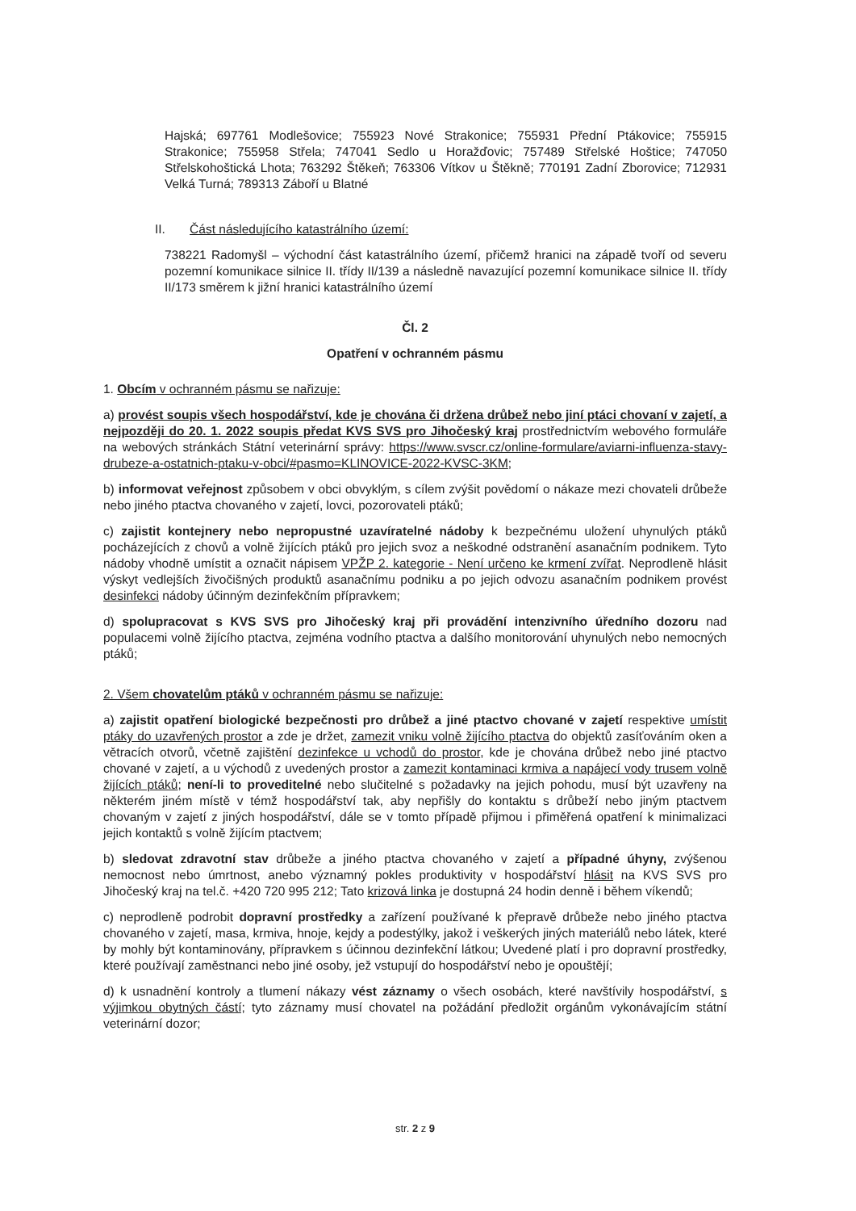Hajská; 697761 Modlešovice; 755923 Nové Strakonice; 755931 Přední Ptákovice; 755915 Strakonice; 755958 Střela; 747041 Sedlo u Horažďovic; 757489 Střelské Hoštice; 747050 Střelskohoštická Lhota; 763292 Štěkeň; 763306 Vítkov u Štěkně; 770191 Zadní Zborovice; 712931 Velká Turná; 789313 Záboří u Blatné
II. Část následujícího katastrálního území:
738221 Radomyšl – východní část katastrálního území, přičemž hranici na západě tvoří od severu pozemní komunikace silnice II. třídy II/139 a následně navazující pozemní komunikace silnice II. třídy II/173 směrem k jižní hranici katastrálního území
Čl. 2
Opatření v ochranném pásmu
1. Obcím v ochranném pásmu se nařizuje:
a) provést soupis všech hospodářství, kde je chována či držena drůbež nebo jiní ptáci chovaní v zajetí, a nejpozději do 20. 1. 2022 soupis předat KVS SVS pro Jihočeský kraj prostřednictvím webového formuláře na webových stránkách Státní veterinární správy: https://www.svscr.cz/online-formulare/aviarni-influenza-stavy-drubeze-a-ostatnich-ptaku-v-obci/#pasmo=KLINOVICE-2022-KVSC-3KM;
b) informovat veřejnost způsobem v obci obvyklým, s cílem zvýšit povědomí o nákaze mezi chovateli drůbeže nebo jiného ptactva chovaného v zajetí, lovci, pozorovateli ptáků;
c) zajistit kontejnery nebo nepropustné uzavíratelné nádoby k bezpečnému uložení uhynulých ptáků pocházejících z chovů a volně žijících ptáků pro jejich svoz a neškodné odstranění asanačním podnikem. Tyto nádoby vhodně umístit a označit nápisem VPŽP 2. kategorie - Není určeno ke krmení zvířat. Neprodleně hlásit výskyt vedlejších živočišných produktů asanačnímu podniku a po jejich odvozu asanačním podnikem provést desinfekci nádoby účinným dezinfekčním přípravkem;
d) spolupracovat s KVS SVS pro Jihočeský kraj při provádění intenzivního úředního dozoru nad populacemi volně žijícího ptactva, zejména vodního ptactva a dalšího monitorování uhynulých nebo nemocných ptáků;
2. Všem chovatelům ptáků v ochranném pásmu se nařizuje:
a) zajistit opatření biologické bezpečnosti pro drůbež a jiné ptactvo chované v zajetí respektive umístit ptáky do uzavřených prostor a zde je držet, zamezit vniku volně žijícího ptactva do objektů zasíťováním oken a větracích otvorů, včetně zajištění dezinfekce u vchodů do prostor, kde je chována drůbež nebo jiné ptactvo chované v zajetí, a u východů z uvedených prostor a zamezit kontaminaci krmiva a napájecí vody trusem volně žijících ptáků; není-li to proveditelné nebo slučitelné s požadavky na jejich pohodu, musí být uzavřeny na některém jiném místě v témž hospodářství tak, aby nepřišly do kontaktu s drůbeží nebo jiným ptactvem chovaným v zajetí z jiných hospodářství, dále se v tomto případě přijmou i přiměřená opatření k minimalizaci jejich kontaktů s volně žijícím ptactvem;
b) sledovat zdravotní stav drůbeže a jiného ptactva chovaného v zajetí a případné úhyny, zvýšenou nemocnost nebo úmrtnost, anebo významný pokles produktivity v hospodářství hlásit na KVS SVS pro Jihočeský kraj na tel.č. +420 720 995 212; Tato krizová linka je dostupná 24 hodin denně i během víkendů;
c) neprodleně podrobit dopravní prostředky a zařízení používané k přepravě drůbeže nebo jiného ptactva chovaného v zajetí, masa, krmiva, hnoje, kejdy a podestýlky, jakož i veškerých jiných materiálů nebo látek, které by mohly být kontaminovány, přípravkem s účinnou dezinfekční látkou; Uvedené platí i pro dopravní prostředky, které používají zaměstnanci nebo jiné osoby, jež vstupují do hospodářství nebo je opouštějí;
d) k usnadnění kontroly a tlumení nákazy vést záznamy o všech osobách, které navštívily hospodářství, s výjimkou obytných částí; tyto záznamy musí chovatel na požádání předložit orgánům vykonávajícím státní veterinární dozor;
str. 2 z 9